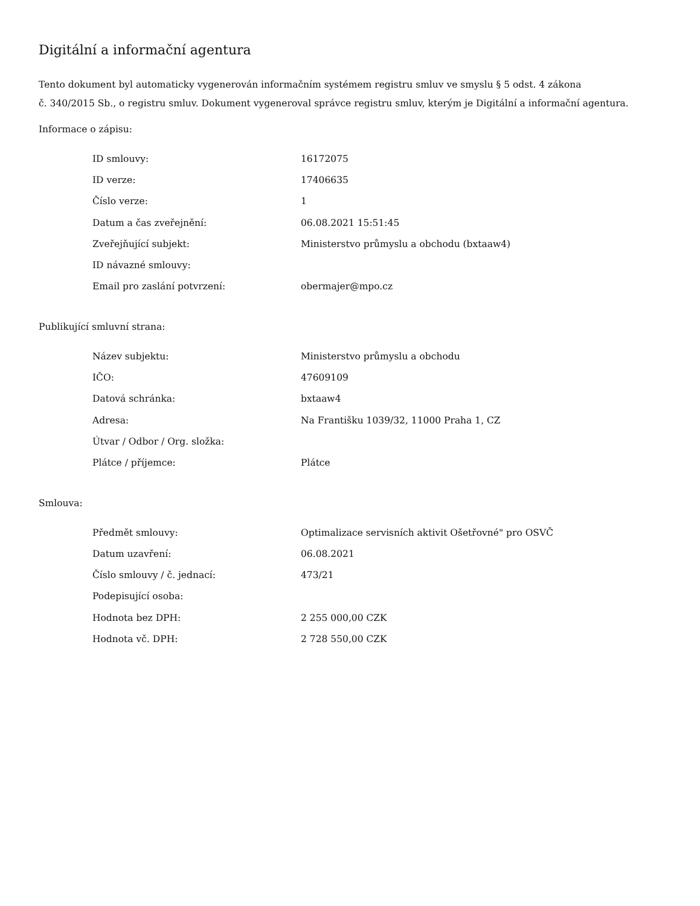Digitální a informační agentura
Tento dokument byl automaticky vygenerován informačním systémem registru smluv ve smyslu § 5 odst. 4 zákona
č. 340/2015 Sb., o registru smluv. Dokument vygeneroval správce registru smluv, kterým je Digitální a informační agentura.
Informace o zápisu:
| ID smlouvy: | 16172075 |
| ID verze: | 17406635 |
| Číslo verze: | 1 |
| Datum a čas zveřejnění: | 06.08.2021 15:51:45 |
| Zveřejňující subjekt: | Ministerstvo průmyslu a obchodu (bxtaaw4) |
| ID návazné smlouvy: | |
| Email pro zaslání potvrzení: | obermajer@mpo.cz |
Publikující smluvní strana:
| Název subjektu: | Ministerstvo průmyslu a obchodu |
| IČO: | 47609109 |
| Datová schránka: | bxtaaw4 |
| Adresa: | Na Františku 1039/32, 11000 Praha 1, CZ |
| Útvar / Odbor / Org. složka: | |
| Plátce / příjemce: | Plátce |
Smlouva:
| Předmět smlouvy: | Optimalizace servisních aktivit Ošetřovné" pro OSVČ |
| Datum uzavření: | 06.08.2021 |
| Číslo smlouvy / č. jednací: | 473/21 |
| Podepisující osoba: | |
| Hodnota bez DPH: | 2 255 000,00 CZK |
| Hodnota vč. DPH: | 2 728 550,00 CZK |